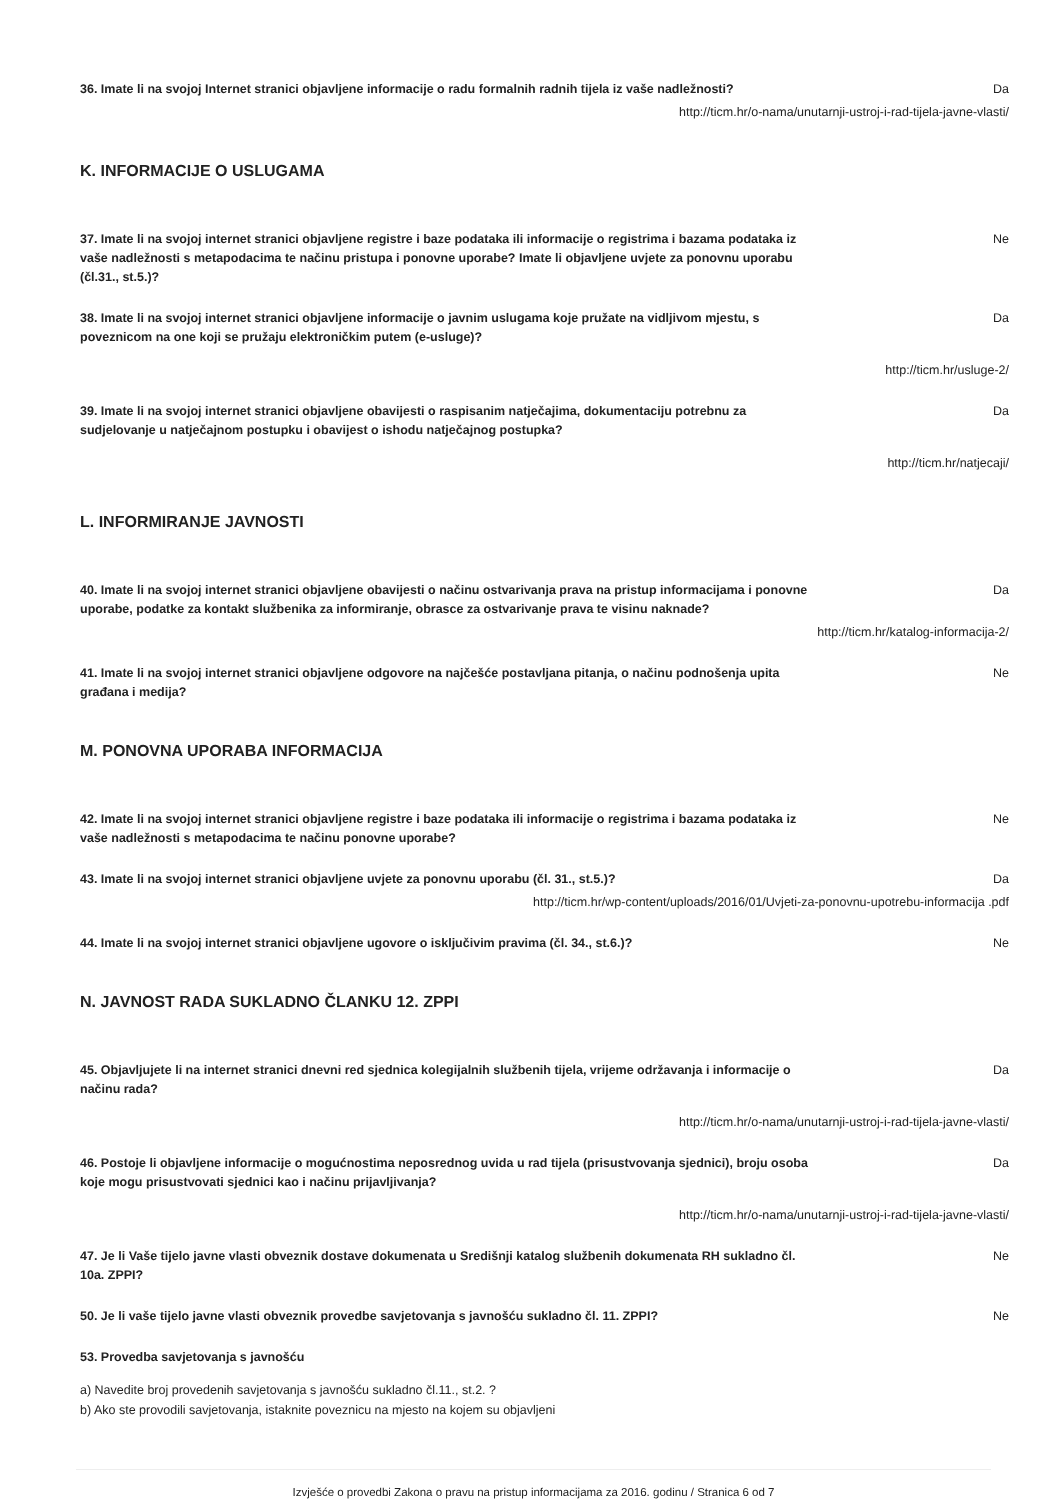36. Imate li na svojoj Internet stranici objavljene informacije o radu formalnih radnih tijela iz vaše nadležnosti?
Da
http://ticm.hr/o-nama/unutarnji-ustroj-i-rad-tijela-javne-vlasti/
K. INFORMACIJE O USLUGAMA
37. Imate li na svojoj internet stranici objavljene registre i baze podataka ili informacije o registrima i bazama podataka iz vaše nadležnosti s metapodacima te načinu pristupa i ponovne uporabe? Imate li objavljene uvjete za ponovnu uporabu (čl.31., st.5.)?
Ne
38. Imate li na svojoj internet stranici objavljene informacije o javnim uslugama koje pružate na vidljivom mjestu, s poveznicom na one koji se pružaju elektroničkim putem (e-usluge)?
Da
http://ticm.hr/usluge-2/
39. Imate li na svojoj internet stranici objavljene obavijesti o raspisanim natječajima, dokumentaciju potrebnu za sudjelovanje u natječajnom postupku i obavijest o ishodu natječajnog postupka?
Da
http://ticm.hr/natjecaji/
L. INFORMIRANJE JAVNOSTI
40. Imate li na svojoj internet stranici objavljene obavijesti o načinu ostvarivanja prava na pristup informacijama i ponovne uporabe, podatke za kontakt službenika za informiranje, obrasce za ostvarivanje prava te visinu naknade?
Da
http://ticm.hr/katalog-informacija-2/
41. Imate li na svojoj internet stranici objavljene odgovore na najčešće postavljana pitanja, o načinu podnošenja upita građana i medija?
Ne
M. PONOVNA UPORABA INFORMACIJA
42. Imate li na svojoj internet stranici objavljene registre i baze podataka ili informacije o registrima i bazama podataka iz vaše nadležnosti s metapodacima te načinu ponovne uporabe?
Ne
43. Imate li na svojoj internet stranici objavljene uvjete za ponovnu uporabu (čl. 31., st.5.)? Da
http://ticm.hr/wp-content/uploads/2016/01/Uvjeti-za-ponovnu-upotrebu-informacija .pdf
44. Imate li na svojoj internet stranici objavljene ugovore o isključivim pravima (čl. 34., st.6.)?
Ne
N. JAVNOST RADA SUKLADNO ČLANKU 12. ZPPI
45. Objavljujete li na internet stranici dnevni red sjednica kolegijalnih službenih tijela, vrijeme održavanja i informacije o načinu rada?
Da
http://ticm.hr/o-nama/unutarnji-ustroj-i-rad-tijela-javne-vlasti/
46. Postoje li objavljene informacije o mogućnostima neposrednog uvida u rad tijela (prisustvovanja sjednici), broju osoba koje mogu prisustvovati sjednici kao i načinu prijavljivanja?
Da
http://ticm.hr/o-nama/unutarnji-ustroj-i-rad-tijela-javne-vlasti/
47. Je li Vaše tijelo javne vlasti obveznik dostave dokumenata u Središnji katalog službenih dokumenata RH sukladno čl. 10a. ZPPI?
Ne
50. Je li vaše tijelo javne vlasti obveznik provedbe savjetovanja s javnošću sukladno čl. 11. ZPPI?
Ne
53. Provedba savjetovanja s javnošću
a) Navedite broj provedenih savjetovanja s javnošću sukladno čl.11., st.2. ?
b) Ako ste provodili savjetovanja, istaknite poveznicu na mjesto na kojem su objavljeni
Izvješće o provedbi Zakona o pravu na pristup informacijama za 2016. godinu / Stranica 6 od 7